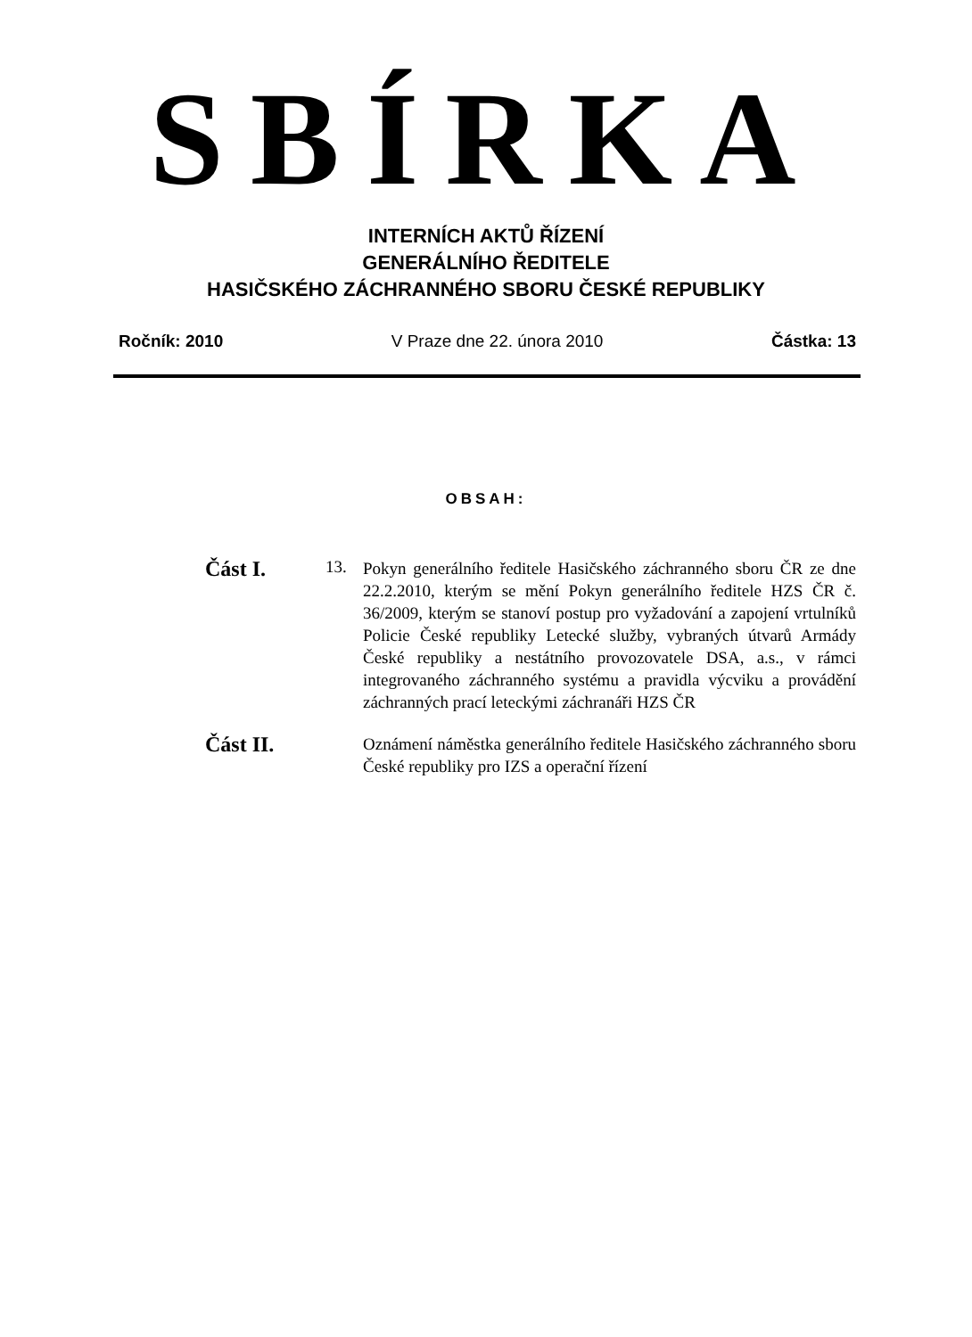SBÍRKA
INTERNÍCH AKTŮ ŘÍZENÍ
GENERÁLNÍHO ŘEDITELE
HASIČSKÉHO ZÁCHRANNÉHO SBORU ČESKÉ REPUBLIKY
Ročník: 2010 V Praze dne 22. února 2010 Částka: 13
OBSAH:
Část I.
13.
Pokyn generálního ředitele Hasičského záchranného sboru ČR ze dne 22.2.2010, kterým se mění Pokyn generálního ředitele HZS ČR č. 36/2009, kterým se stanoví postup pro vyžadování a zapojení vrtulníků Policie České republiky Letecké služby, vybraných útvarů Armády České republiky a nestátního provozovatele DSA, a.s., v rámci integrovaného záchranného systému a pravidla výcviku a provádění záchranných prací leteckými záchranáři HZS ČR
Část II.
Oznámení náměstka generálního ředitele Hasičského záchranného sboru České republiky pro IZS a operační řízení